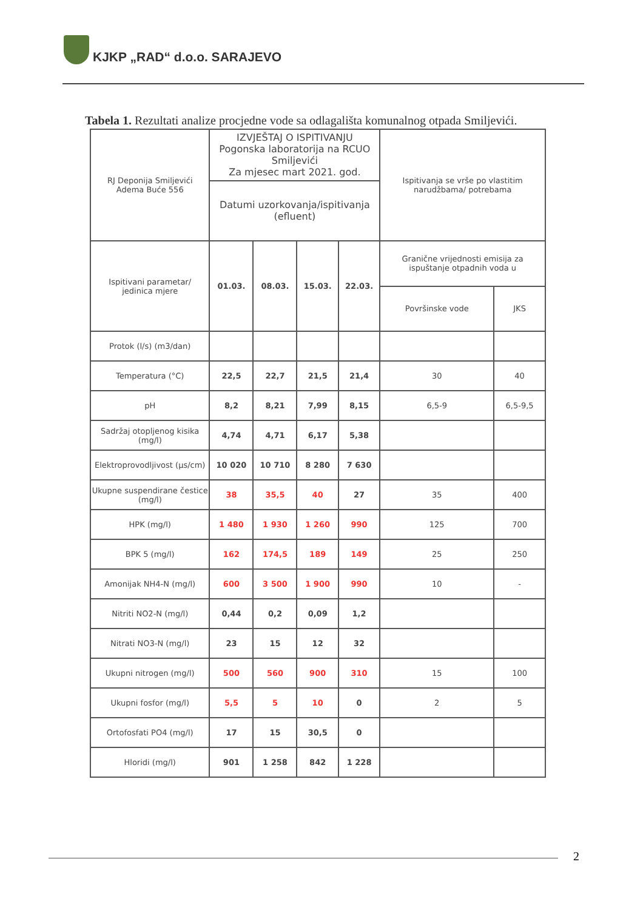KJKP „RAD“ d.o.o. SARAJEVO
Tabela 1. Rezultati analize procjedne vode sa odlagališta komunalnog otpada Smiljevići.
| RJ Deponija Smiljevići Adema Buće 556 | IZVJEŠTAJ O ISPITIVANJU Pogonska laboratorija na RCUO Smiljevići Za mjesec mart 2021. god. | | | | Ispitivanja se vrše po vlastitim narudžbama/ potrebama | |
| | Datumi uzorkovanja/ispitivanja (efluent) | | | | | |
| Ispitivani parametar/ jedinica mjere | 01.03. | 08.03. | 15.03. | 22.03. | Granične vrijednosti emisija za ispuštanje otpadnih voda u | |
| | | | | | Površinske vode | JKS |
| Protok (l/s) (m3/dan) | | | | | | |
| Temperatura (°C) | 22,5 | 22,7 | 21,5 | 21,4 | 30 | 40 |
| pH | 8,2 | 8,21 | 7,99 | 8,15 | 6,5-9 | 6,5-9,5 |
| Sadržaj otopljenog kisika (mg/l) | 4,74 | 4,71 | 6,17 | 5,38 | | |
| Elektroprovodljivost (μs/cm) | 10 020 | 10 710 | 8 280 | 7 630 | | |
| Ukupne suspendirane čestice (mg/l) | 38 | 35,5 | 40 | 27 | 35 | 400 |
| HPK (mg/l) | 1 480 | 1 930 | 1 260 | 990 | 125 | 700 |
| BPK 5 (mg/l) | 162 | 174,5 | 189 | 149 | 25 | 250 |
| Amonijak NH4-N (mg/l) | 600 | 3 500 | 1 900 | 990 | 10 | - |
| Nitriti NO2-N (mg/l) | 0,44 | 0,2 | 0,09 | 1,2 | | |
| Nitrati NO3-N (mg/l) | 23 | 15 | 12 | 32 | | |
| Ukupni nitrogen (mg/l) | 500 | 560 | 900 | 310 | 15 | 100 |
| Ukupni fosfor (mg/l) | 5,5 | 5 | 10 | 0 | 2 | 5 |
| Ortofosfati PO4 (mg/l) | 17 | 15 | 30,5 | 0 | | |
| Hloridi (mg/l) | 901 | 1 258 | 842 | 1 228 | | |
2